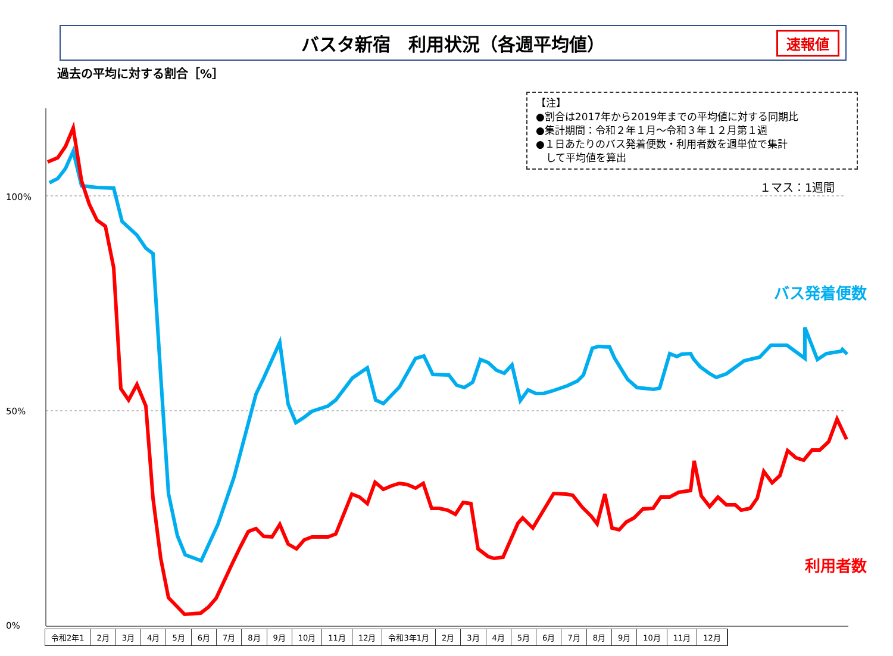バスタ新宿　利用状況（各週平均値） 速報値
過去の平均に対する割合［%］
【注】
●割合は2017年から2019年までの平均値に対する同期比
●集計期間：令和２年１月～令和３年１２月第１週
●１日あたりのバス発着便数・利用者数を週単位で集計
　して平均値を算出
１マス：1週間
100%
50%
0%
バス発着便数
利用者数
令和2年1 2月 3月 4月 5月 6月 7月 8月 9月 10月 11月 12月 令和3年1月 2月 3月 4月 5月 6月 7月 8月 9月 10月 11月 12月